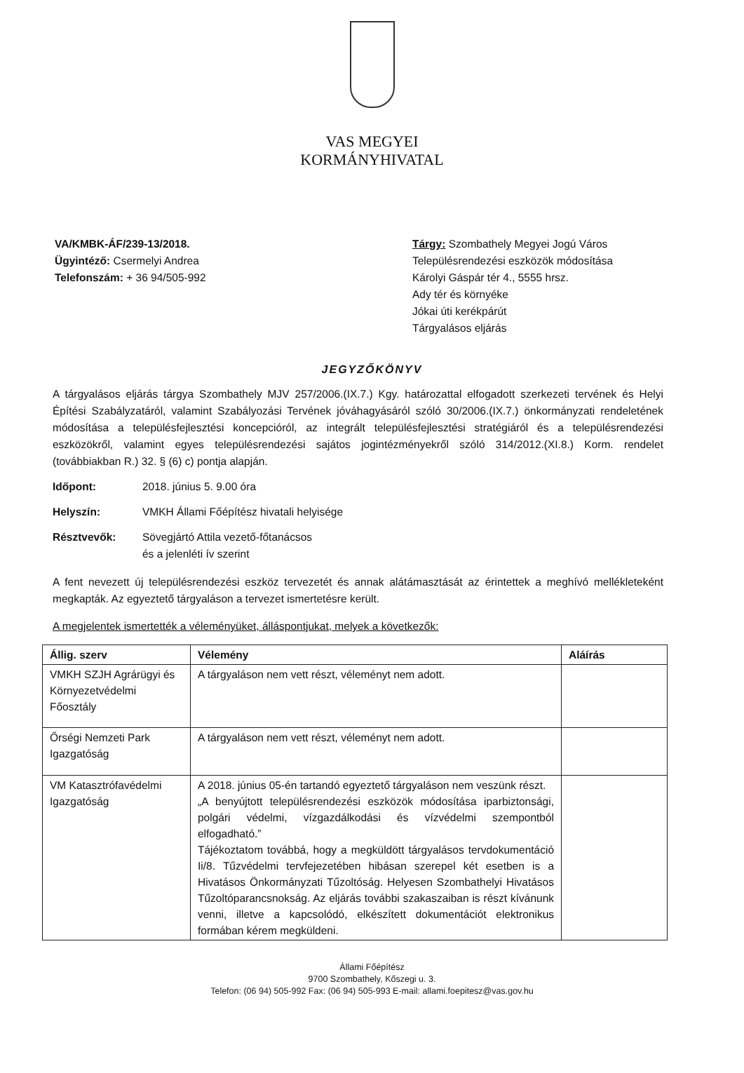VAS MEGYEI
KORMÁNYHIVATAL
VA/KMBK-ÁF/239-13/2018.
Ügyintéző: Csermelyi Andrea
Telefonszám: + 36 94/505-992
Tárgy: Szombathely Megyei Jogú Város
Településrendezési eszközök módosítása
Károlyi Gáspár tér 4., 5555 hrsz.
Ady tér és környéke
Jókai úti kerékpárút
Tárgyalásos eljárás
JEGYZŐKÖNYV
A tárgyalásos eljárás tárgya Szombathely MJV 257/2006.(IX.7.) Kgy. határozattal elfogadott szerkezeti tervének és Helyi Építési Szabályzatáról, valamint Szabályozási Tervének jóváhagyásáról szóló 30/2006.(IX.7.) önkormányzati rendeletének módosítása a településfejlesztési koncepcióról, az integrált településfejlesztési stratégiáról és a településrendezési eszközökről, valamint egyes településrendezési sajátos jogintézményekről szóló 314/2012.(XI.8.) Korm. rendelet (továbbiakban R.) 32. § (6) c) pontja alapján.
Időpont: 2018. június 5. 9.00 óra
Helyszín: VMKH Állami Főépítész hivatali helyisége
Résztvevők: Sövegjártó Attila vezető-főtanácsos
és a jelenléti ív szerint
A fent nevezett új településrendezési eszköz tervezetét és annak alátámasztását az érintettek a meghívó mellékleteként megkapták. Az egyeztető tárgyaláson a tervezet ismertetésre került.
A megjelentek ismertették a véleményüket, álláspontjukat, melyek a következők:
| Állig. szerv | Vélemény | Aláírás |
| --- | --- | --- |
| VMKH SZJH Agrárügyi és Környezetvédelmi Főosztály | A tárgyaláson nem vett részt, véleményt nem adott. | |
| Őrségi Nemzeti Park Igazgatóság | A tárgyaláson nem vett részt, véleményt nem adott. | |
| VM Katasztrófavédelmi Igazgatóság | A 2018. június 05-én tartandó egyeztető tárgyaláson nem veszünk részt. „A benyújtott településrendezési eszközök módosítása iparbiztonsági, polgári védelmi, vízgazdálkodási és vízvédelmi szempontból elfogadható.” Tájékoztatom továbbá, hogy a megküldött tárgyalásos tervdokumentáció Ii/8. Tűzvédelmi tervfejezetében hibásan szerepel két esetben is a Hivatásos Önkormányzati Tűzoltóság. Helyesen Szombathelyi Hivatásos Tűzoltóparancsnokság. Az eljárás további szakaszaiban is részt kívánunk venni, illetve a kapcsolódó, elkészített dokumentációt elektronikus formában kérem megküldeni. | |
Állami Főépítész
9700 Szombathely, Kőszegi u. 3.
Telefon: (06 94) 505-992 Fax: (06 94) 505-993 E-mail: allami.foepitesz@vas.gov.hu